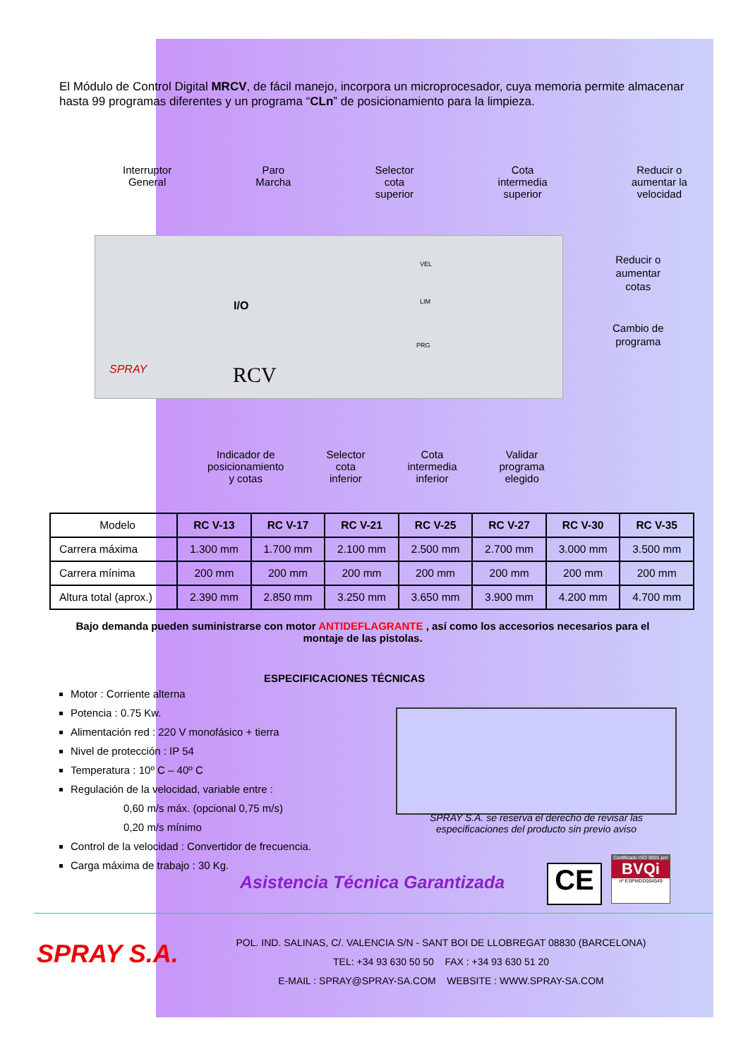El Módulo de Control Digital MRCV, de fácil manejo, incorpora un microprocesador, cuya memoria permite almacenar hasta 99 programas diferentes y un programa “CLn” de posicionamiento para la limpieza.
Interruptor
General
Paro
Marcha
Selector
cota
superior
Cota
intermedia
superior
Reducir o
aumentar la
velocidad
I/O
SPRAY RCV
VEL
LIM
PRG
Reducir o
aumentar
cotas
Cambio de
programa
Indicador de
posicionamiento
y cotas
Selector
cota
inferior
Cota
intermedia
inferior
Validar
programa
elegido
| Modelo | RC V-13 | RC V-17 | RC V-21 | RC V-25 | RC V-27 | RC V-30 | RC V-35 |
| --- | --- | --- | --- | --- | --- | --- | --- |
| Carrera máxima | 1.300 mm | 1.700 mm | 2.100 mm | 2.500 mm | 2.700 mm | 3.000 mm | 3.500 mm |
| Carrera mínima | 200 mm | 200 mm | 200 mm | 200 mm | 200 mm | 200 mm | 200 mm |
| Altura total (aprox.) | 2.390 mm | 2.850 mm | 3.250 mm | 3.650 mm | 3.900 mm | 4.200 mm | 4.700 mm |
Bajo demanda pueden suministrarse con motor ANTIDEFLAGRANTE , así como los accesorios necesarios para el montaje de las pistolas.
ESPECIFICACIONES TÉCNICAS
Motor : Corriente alterna
Potencia : 0.75 Kw.
Alimentación red : 220 V monofásico + tierra
Nivel de protección : IP 54
Temperatura : 10º C – 40º C
Regulación de la velocidad, variable entre :
0,60 m/s máx. (opcional 0,75 m/s)
0,20 m/s mínimo
Control de la velocidad : Convertidor de frecuencia.
Carga máxima de trabajo : 30 Kg.
SPRAY S.A. se reserva el derecho de revisar las especificaciones del producto sin previo aviso
Asistencia Técnica Garantizada CE
Certificado ISO 9001 por
BVQi
nº ESPMDD004549
SPRAY S.A.
POL. IND. SALINAS, C/. VALENCIA S/N - SANT BOI DE LLOBREGAT 08830 (BARCELONA)
TEL: +34 93 630 50 50 FAX : +34 93 630 51 20
E-MAIL : SPRAY@SPRAY-SA.COM WEBSITE : WWW.SPRAY-SA.COM